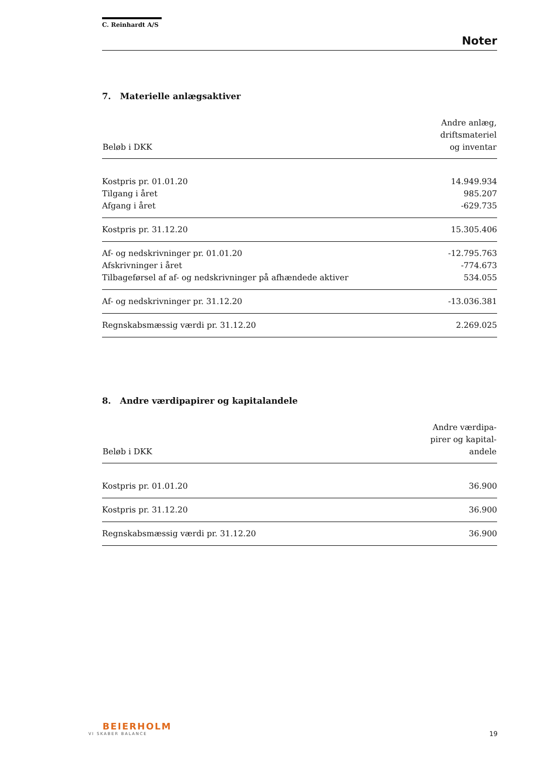C. Reinhardt A/S
Noter
7. Materielle anlægsaktiver
| Beløb i DKK | Andre anlæg, driftsmateriel og inventar |
| --- | --- |
| Kostpris pr. 01.01.20 | 14.949.934 |
| Tilgang i året | 985.207 |
| Afgang i året | -629.735 |
| Kostpris pr. 31.12.20 | 15.305.406 |
| Af- og nedskrivninger pr. 01.01.20 | -12.795.763 |
| Afskrivninger i året | -774.673 |
| Tilbageførsel af af- og nedskrivninger på afhændede aktiver | 534.055 |
| Af- og nedskrivninger pr. 31.12.20 | -13.036.381 |
| Regnskabsmæssig værdi pr. 31.12.20 | 2.269.025 |
8. Andre værdipapirer og kapitalandele
| Beløb i DKK | Andre værdipa- pirer og kapital- andele |
| --- | --- |
| Kostpris pr. 01.01.20 | 36.900 |
| Kostpris pr. 31.12.20 | 36.900 |
| Regnskabsmæssig værdi pr. 31.12.20 | 36.900 |
BEIERHOLM
VI SKABER BALANCE
19